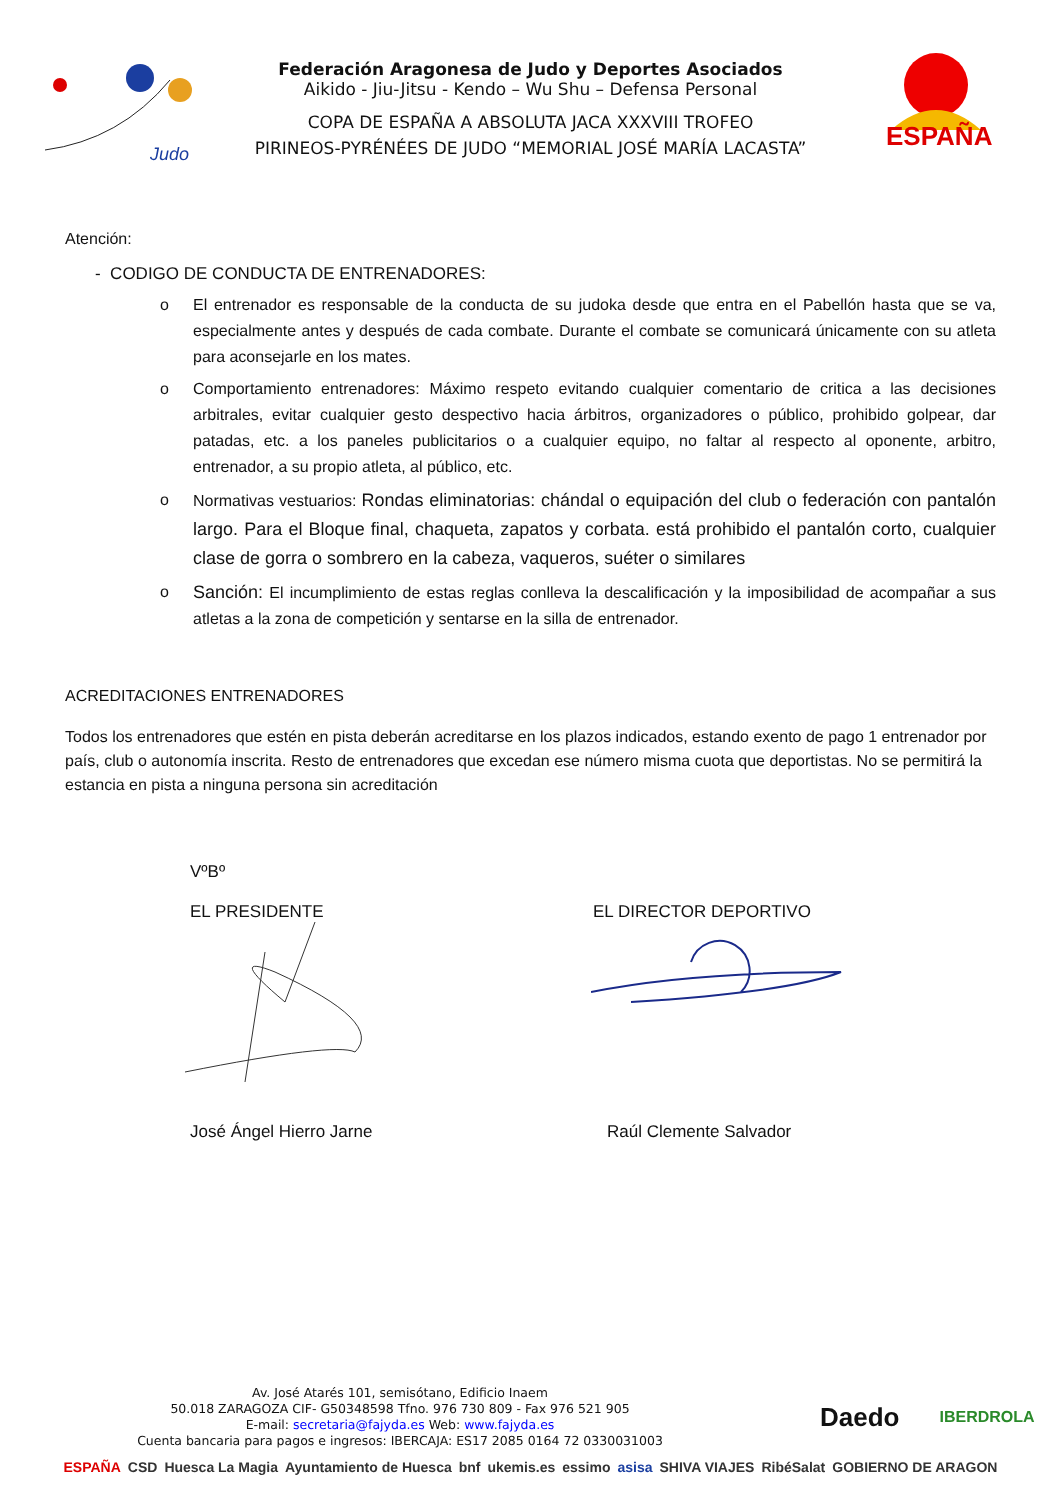Judo
Federación Aragonesa de Judo y Deportes Asociados
Aikido - Jiu-Jitsu - Kendo – Wu Shu – Defensa Personal
COPA DE ESPAÑA A ABSOLUTA JACA XXXVIII TROFEO
PIRINEOS-PYRÉNÉES DE JUDO “MEMORIAL JOSÉ MARÍA LACASTA”
ESPAÑA
Atención:
- CODIGO DE CONDUCTA DE ENTRENADORES:
o El entrenador es responsable de la conducta de su judoka desde que entra en el Pabellón hasta que se va, especialmente antes y después de cada combate. Durante el combate se comunicará únicamente con su atleta para aconsejarle en los mates.
o Comportamiento entrenadores: Máximo respeto evitando cualquier comentario de critica a las decisiones arbitrales, evitar cualquier gesto despectivo hacia árbitros, organizadores o público, prohibido golpear, dar patadas, etc. a los paneles publicitarios o a cualquier equipo, no faltar al respecto al oponente, arbitro, entrenador, a su propio atleta, al público, etc.
o Normativas vestuarios: Rondas eliminatorias: chándal o equipación del club o federación con pantalón largo. Para el Bloque final, chaqueta, zapatos y corbata. está prohibido el pantalón corto, cualquier clase de gorra o sombrero en la cabeza, vaqueros, suéter o similares
o Sanción: El incumplimiento de estas reglas conlleva la descalificación y la imposibilidad de acompañar a sus atletas a la zona de competición y sentarse en la silla de entrenador.
ACREDITACIONES ENTRENADORES
Todos los entrenadores que estén en pista deberán acreditarse en los plazos indicados, estando exento de pago 1 entrenador por país, club o autonomía inscrita. Resto de entrenadores que excedan ese número misma cuota que deportistas. No se permitirá la estancia en pista a ninguna persona sin acreditación
VºBº
EL PRESIDENTE EL DIRECTOR DEPORTIVO
José Ángel Hierro Jarne Raúl Clemente Salvador
Av. José Atarés 101, semisótano, Edificio Inaem
50.018 ZARAGOZA CIF- G50348598 Tfno. 976 730 809 - Fax 976 521 905
E-mail: secretaria@fajyda.es Web: www.fajyda.es
Cuenta bancaria para pagos e ingresos: IBERCAJA: ES17 2085 0164 72 0330031003
Daedo
IBERDROLA
ESPAÑA CSD Huesca La Magia Ayuntamiento de Huesca bnf ukemis.es essimo asisa SHIVA VIAJES RibéSalat GOBIERNO DE ARAGON